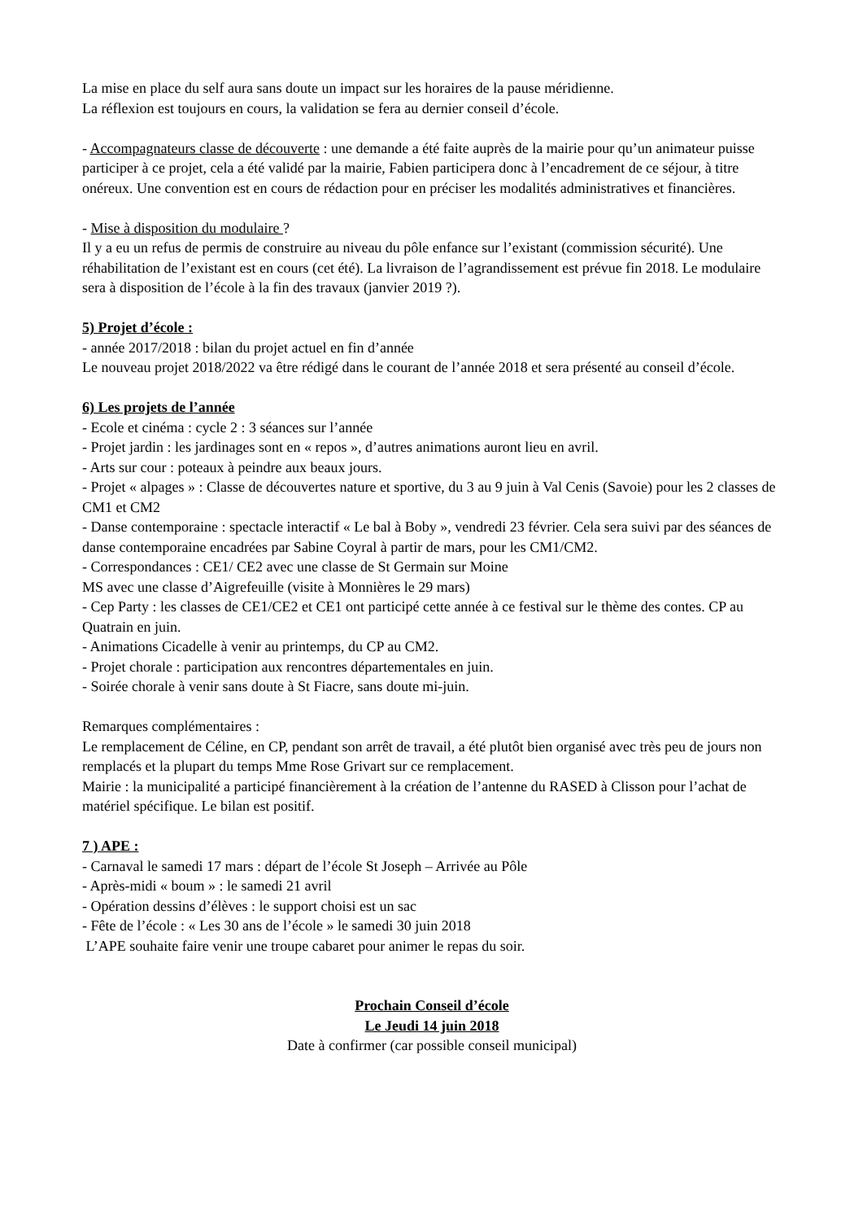La mise en place du self aura sans doute un impact sur les horaires de la pause méridienne.
La réflexion est toujours en cours, la validation se fera au dernier conseil d’école.
- Accompagnateurs classe de découverte : une demande a été faite auprès de la mairie pour qu’un animateur puisse participer à ce projet, cela a été validé par la mairie, Fabien participera donc à l’encadrement de ce séjour, à titre onéreux. Une convention est en cours de rédaction pour en préciser les modalités administratives et financières.
- Mise à disposition du modulaire ?
Il y a eu un refus de permis de construire au niveau du pôle enfance sur l’existant (commission sécurité). Une réhabilitation de l’existant est en cours (cet été). La livraison de l’agrandissement est prévue fin 2018. Le modulaire sera à disposition de l’école à la fin des travaux (janvier 2019 ?).
5) Projet d’école :
- année 2017/2018 : bilan du projet actuel en fin d’année
Le nouveau projet 2018/2022 va être rédigé dans le courant de l’année 2018 et sera présenté au conseil d’école.
6) Les projets de l’année
- Ecole et cinéma : cycle 2 : 3 séances sur l’année
- Projet jardin : les jardinages sont en « repos », d’autres animations auront lieu en avril.
- Arts sur cour : poteaux à peindre aux beaux jours.
- Projet « alpages » : Classe de découvertes nature et sportive, du 3 au 9 juin à Val Cenis (Savoie) pour les 2 classes de CM1 et CM2
- Danse contemporaine : spectacle interactif « Le bal à Boby », vendredi 23 février. Cela sera suivi par des séances de danse contemporaine encadrées par Sabine Coyral à partir de mars, pour les CM1/CM2.
- Correspondances : CE1/ CE2 avec une classe de St Germain sur Moine
MS avec une classe d’Aigrefeuille (visite à Monnières le 29 mars)
- Cep Party : les classes de CE1/CE2 et CE1 ont participé cette année à ce festival sur le thème des contes. CP au Quatrain en juin.
- Animations Cicadelle à venir au printemps, du CP au CM2.
- Projet chorale : participation aux rencontres départementales en juin.
- Soirée chorale à venir sans doute à St Fiacre, sans doute mi-juin.
Remarques complémentaires :
Le remplacement de Céline, en CP, pendant son arrêt de travail, a été plutôt bien organisé avec très peu de jours non remplacés et la plupart du temps Mme Rose Grivart sur ce remplacement.
Mairie : la municipalité a participé financièrement à la création de l’antenne du RASED à Clisson pour l’achat de matériel spécifique. Le bilan est positif.
7 ) APE :
- Carnaval le samedi 17 mars : départ de l’école St Joseph – Arrivée au Pôle
- Après-midi « boum » : le samedi 21 avril
- Opération dessins d’élèves : le support choisi est un sac
- Fête de l’école : « Les 30 ans de l’école » le samedi 30 juin 2018
L’APE souhaite faire venir une troupe cabaret pour animer le repas du soir.
Prochain Conseil d’école
Le Jeudi 14 juin 2018
Date à confirmer (car possible conseil municipal)